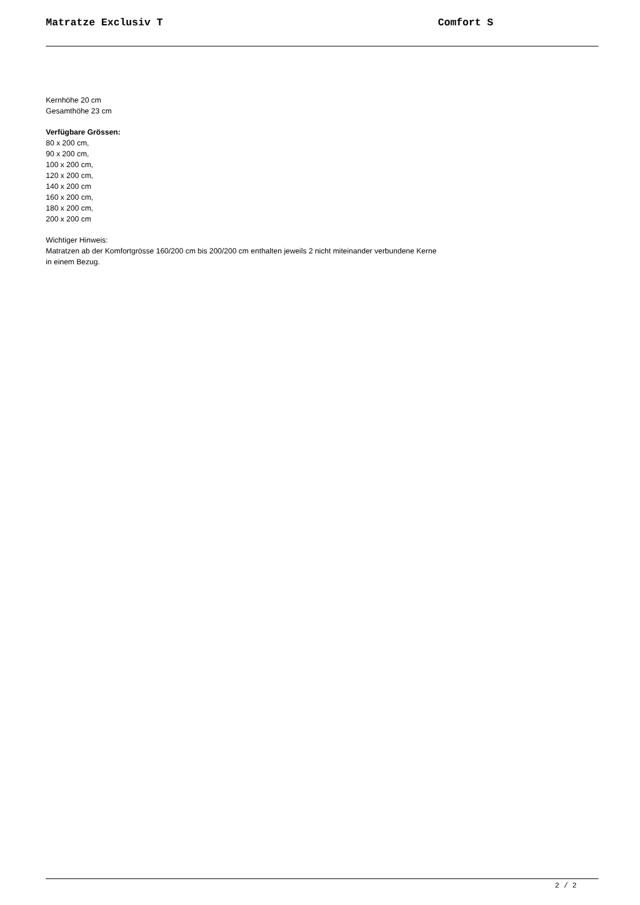Matratze Exclusiv T Comfort S
Kernhöhe 20 cm
Gesamthöhe 23 cm
Verfügbare Grössen:
80 x 200 cm,
90 x 200 cm,
100 x 200 cm,
120 x 200 cm,
140 x 200 cm
160 x 200 cm,
180 x 200 cm,
200 x 200 cm
Wichtiger Hinweis:
Matratzen ab der Komfortgrösse 160/200 cm bis 200/200 cm enthalten jeweils 2 nicht miteinander verbundene Kerne
in einem Bezug.
2 / 2